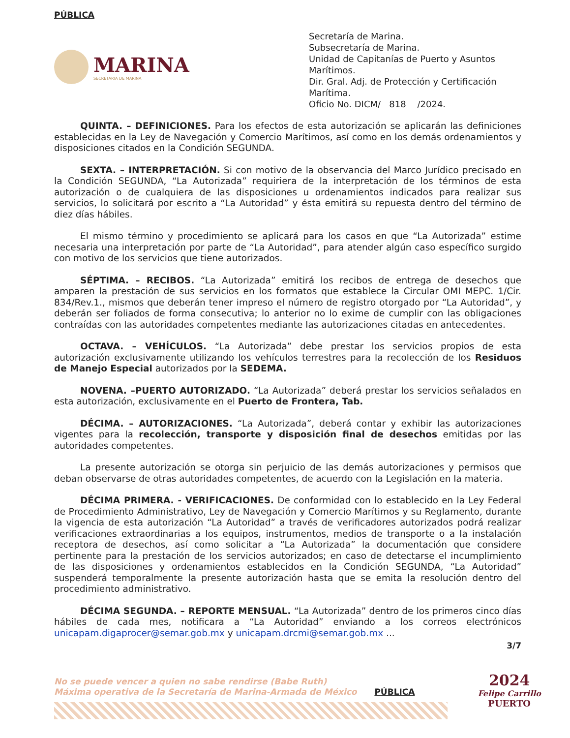PÚBLICA
MARINA
SECRETARIA DE MARINA
Secretaría de Marina.
Subsecretaría de Marina.
Unidad de Capitanías de Puerto y Asuntos Marítimos.
Dir. Gral. Adj. de Protección y Certificación Marítima.
Oficio No. DICM/ 818 /2024.
QUINTA. – DEFINICIONES. Para los efectos de esta autorización se aplicarán las definiciones establecidas en la Ley de Navegación y Comercio Marítimos, así como en los demás ordenamientos y disposiciones citados en la Condición SEGUNDA.
SEXTA. – INTERPRETACIÓN. Si con motivo de la observancia del Marco Jurídico precisado en la Condición SEGUNDA, “La Autorizada” requiriera de la interpretación de los términos de esta autorización o de cualquiera de las disposiciones u ordenamientos indicados para realizar sus servicios, lo solicitará por escrito a “La Autoridad” y ésta emitirá su repuesta dentro del término de diez días hábiles.
El mismo término y procedimiento se aplicará para los casos en que “La Autorizada” estime necesaria una interpretación por parte de “La Autoridad”, para atender algún caso específico surgido con motivo de los servicios que tiene autorizados.
SÉPTIMA. – RECIBOS. “La Autorizada” emitirá los recibos de entrega de desechos que amparen la prestación de sus servicios en los formatos que establece la Circular OMI MEPC. 1/Cir. 834/Rev.1., mismos que deberán tener impreso el número de registro otorgado por “La Autoridad”, y deberán ser foliados de forma consecutiva; lo anterior no lo exime de cumplir con las obligaciones contraídas con las autoridades competentes mediante las autorizaciones citadas en antecedentes.
OCTAVA. – VEHÍCULOS. “La Autorizada” debe prestar los servicios propios de esta autorización exclusivamente utilizando los vehículos terrestres para la recolección de los Residuos de Manejo Especial autorizados por la SEDEMA.
NOVENA. –PUERTO AUTORIZADO. “La Autorizada” deberá prestar los servicios señalados en esta autorización, exclusivamente en el Puerto de Frontera, Tab.
DÉCIMA. – AUTORIZACIONES. “La Autorizada”, deberá contar y exhibir las autorizaciones vigentes para la recolección, transporte y disposición final de desechos emitidas por las autoridades competentes.
La presente autorización se otorga sin perjuicio de las demás autorizaciones y permisos que deban observarse de otras autoridades competentes, de acuerdo con la Legislación en la materia.
DÉCIMA PRIMERA. - VERIFICACIONES. De conformidad con lo establecido en la Ley Federal de Procedimiento Administrativo, Ley de Navegación y Comercio Marítimos y su Reglamento, durante la vigencia de esta autorización “La Autoridad” a través de verificadores autorizados podrá realizar verificaciones extraordinarias a los equipos, instrumentos, medios de transporte o a la instalación receptora de desechos, así como solicitar a “La Autorizada” la documentación que considere pertinente para la prestación de los servicios autorizados; en caso de detectarse el incumplimiento de las disposiciones y ordenamientos establecidos en la Condición SEGUNDA, “La Autoridad” suspenderá temporalmente la presente autorización hasta que se emita la resolución dentro del procedimiento administrativo.
DÉCIMA SEGUNDA. – REPORTE MENSUAL. “La Autorizada” dentro de los primeros cinco días hábiles de cada mes, notificara a “La Autoridad” enviando a los correos electrónicos unicapam.digaprocer@semar.gob.mx y unicapam.drcmi@semar.gob.mx ...
3/7
No se puede vencer a quien no sabe rendirse (Babe Ruth)
Máxima operativa de la Secretaría de Marina-Armada de México PÚBLICA
2024
Felipe Carrillo
PUERTO